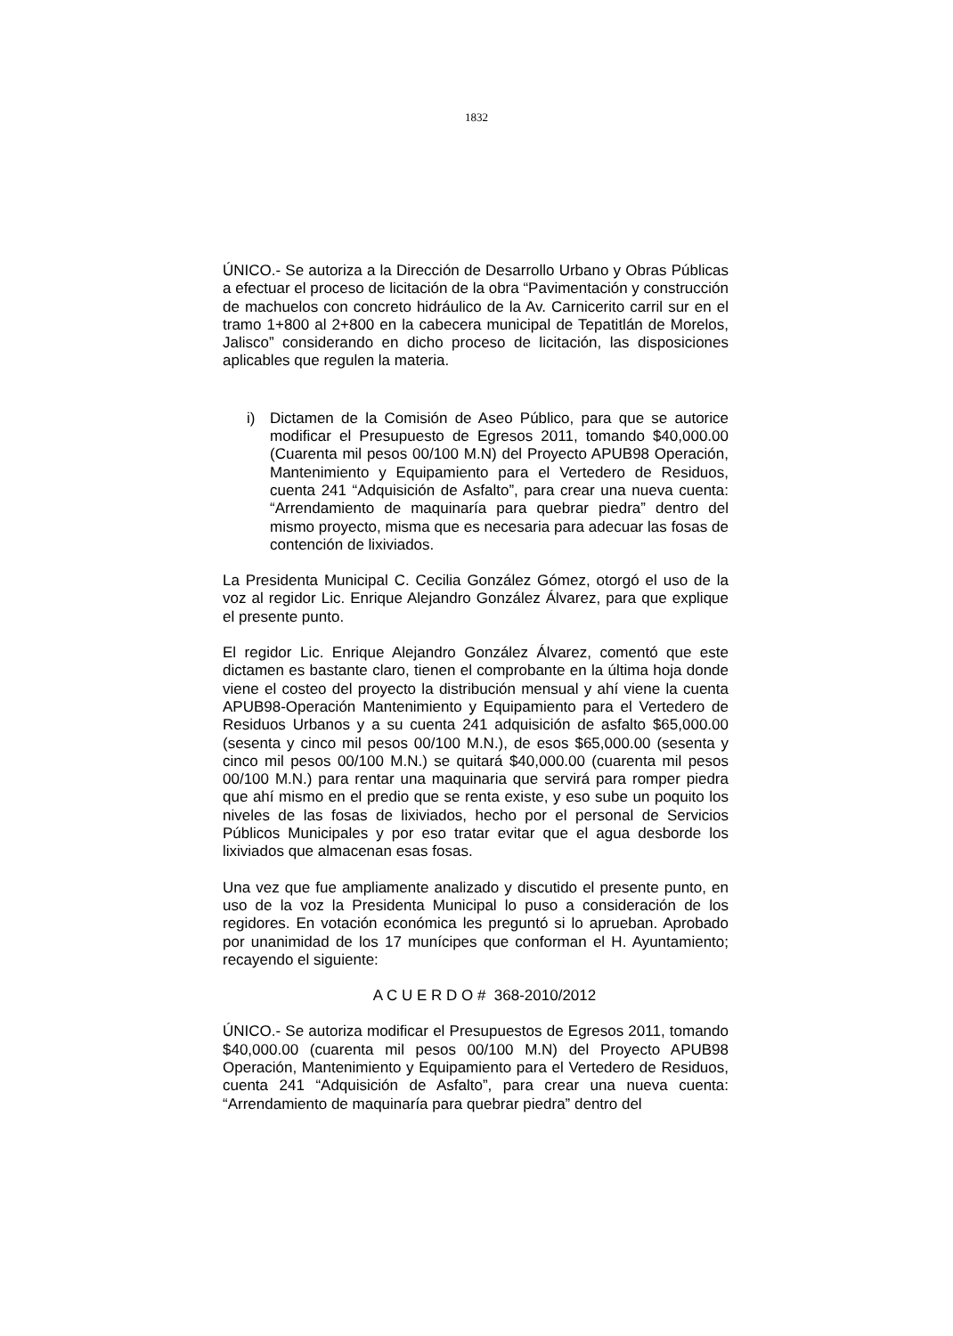1832
ÚNICO.- Se autoriza a la Dirección de Desarrollo Urbano y Obras Públicas a efectuar el proceso de licitación de la obra “Pavimentación y construcción de machuelos con concreto hidráulico de la Av. Carnicerito carril sur en el tramo 1+800 al 2+800 en la cabecera municipal de Tepatitlán de Morelos, Jalisco” considerando en dicho proceso de licitación, las disposiciones aplicables que regulen la materia.
i) Dictamen de la Comisión de Aseo Público, para que se autorice modificar el Presupuesto de Egresos 2011, tomando $40,000.00 (Cuarenta mil pesos 00/100 M.N) del Proyecto APUB98 Operación, Mantenimiento y Equipamiento para el Vertedero de Residuos, cuenta 241 “Adquisición de Asfalto”, para crear una nueva cuenta: “Arrendamiento de maquinaría para quebrar piedra” dentro del mismo proyecto, misma que es necesaria para adecuar las fosas de contención de lixiviados.
La Presidenta Municipal C. Cecilia González Gómez, otorgó el uso de la voz al regidor Lic. Enrique Alejandro González Álvarez, para que explique el presente punto.
El regidor Lic. Enrique Alejandro González Álvarez, comentó que este dictamen es bastante claro, tienen el comprobante en la última hoja donde viene el costeo del proyecto la distribución mensual y ahí viene la cuenta APUB98-Operación Mantenimiento y Equipamiento para el Vertedero de Residuos Urbanos y a su cuenta 241 adquisición de asfalto $65,000.00 (sesenta y cinco mil pesos 00/100 M.N.), de esos $65,000.00 (sesenta y cinco mil pesos 00/100 M.N.) se quitará $40,000.00 (cuarenta mil pesos 00/100 M.N.) para rentar una maquinaria que servirá para romper piedra que ahí mismo en el predio que se renta existe, y eso sube un poquito los niveles de las fosas de lixiviados, hecho por el personal de Servicios Públicos Municipales y por eso tratar evitar que el agua desborde los lixiviados que almacenan esas fosas.
Una vez que fue ampliamente analizado y discutido el presente punto, en uso de la voz la Presidenta Municipal lo puso a consideración de los regidores. En votación económica les preguntó si lo aprueban. Aprobado por unanimidad de los 17 munícipes que conforman el H. Ayuntamiento; recayendo el siguiente:
A C U E R D O # 368-2010/2012
ÚNICO.- Se autoriza modificar el Presupuestos de Egresos 2011, tomando $40,000.00 (cuarenta mil pesos 00/100 M.N) del Proyecto APUB98 Operación, Mantenimiento y Equipamiento para el Vertedero de Residuos, cuenta 241 “Adquisición de Asfalto”, para crear una nueva cuenta: “Arrendamiento de maquinaría para quebrar piedra” dentro del